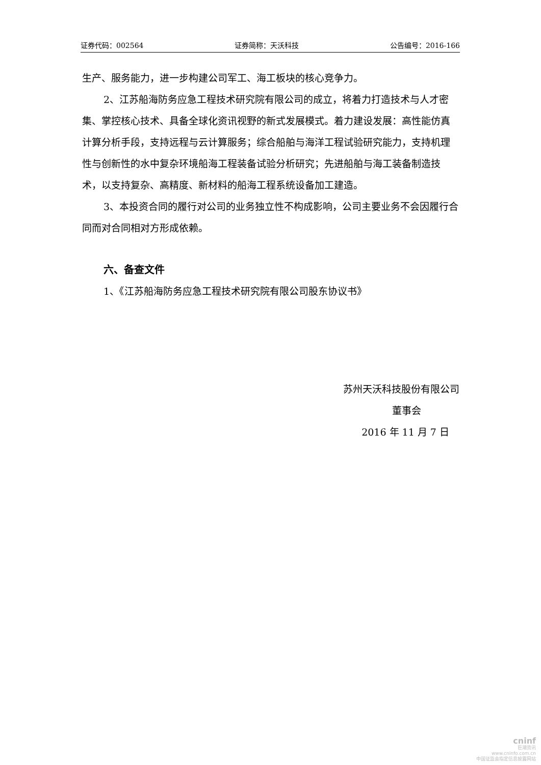证券代码：002564 证券简称：天沃科技 公告编号：2016-166
生产、服务能力，进一步构建公司军工、海工板块的核心竞争力。
2、江苏船海防务应急工程技术研究院有限公司的成立，将着力打造技术与人才密集、掌控核心技术、具备全球化资讯视野的新式发展模式。着力建设发展：高性能仿真计算分析手段，支持远程与云计算服务；综合船舶与海洋工程试验研究能力，支持机理性与创新性的水中复杂环境船海工程装备试验分析研究；先进船舶与海工装备制造技术，以支持复杂、高精度、新材料的船海工程系统设备加工建造。
3、本投资合同的履行对公司的业务独立性不构成影响，公司主要业务不会因履行合同而对合同相对方形成依赖。
六、备查文件
1、《江苏船海防务应急工程技术研究院有限公司股东协议书》
苏州天沃科技股份有限公司
董事会
2016 年 11 月 7 日
cninf
巨潮资讯
www.cninfo.com.cn
中国证监会指定信息披露网站